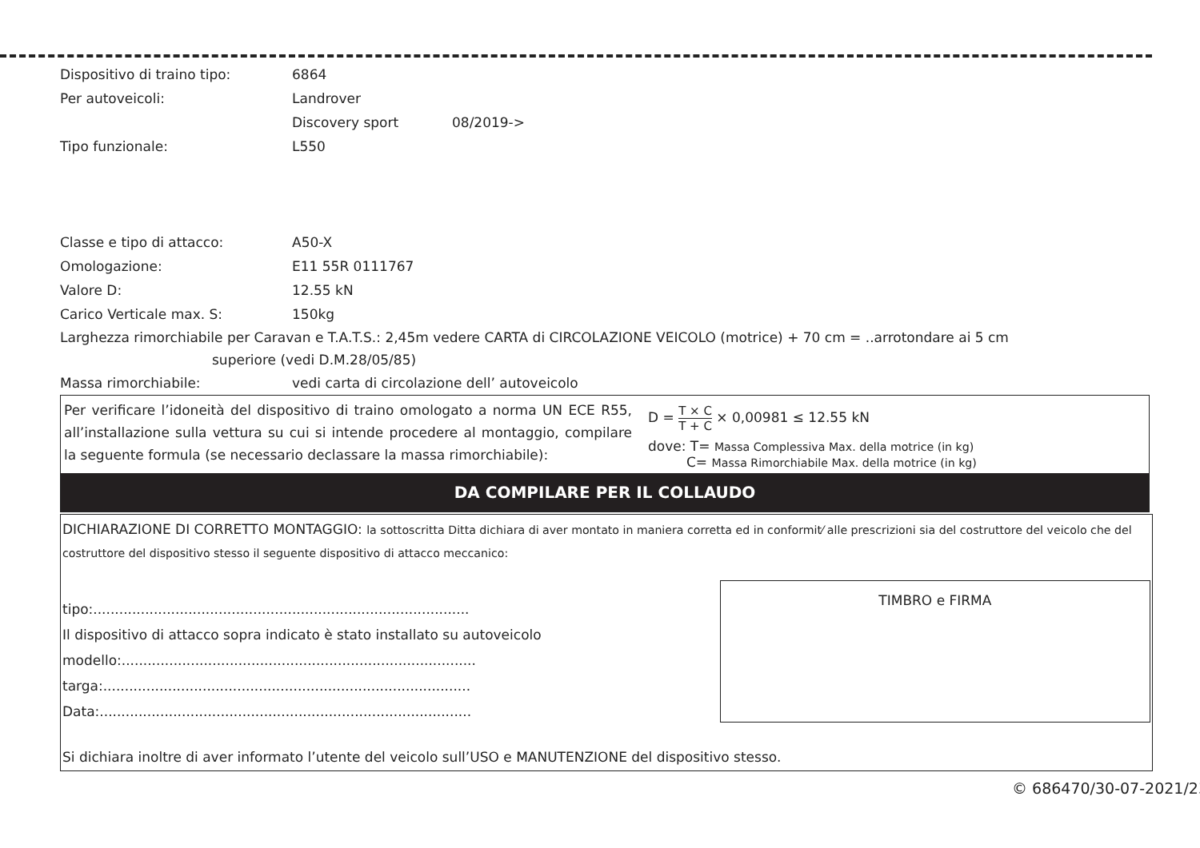Dispositivo di traino tipo: 6864
Per autoveicoli: Landrover
Discovery sport 08/2019->
Tipo funzionale: L550
Classe e tipo di attacco: A50-X
Omologazione: E11 55R 0111767
Valore D: 12.55 kN
Carico Verticale max. S: 150kg
Larghezza rimorchiabile per Caravan e T.A.T.S.: 2,45m vedere CARTA di CIRCOLAZIONE VEICOLO (motrice) + 70 cm = ..arrotondare ai 5 cm
superiore (vedi D.M.28/05/85)
Massa rimorchiabile: vedi carta di circolazione dell’ autoveicolo
Per verificare l’idoneità del dispositivo di traino omologato a norma UN ECE R55, all’installazione sulla vettura su cui si intende procedere al montaggio, compilare la seguente formula (se necessario declassare la massa rimorchiabile):
D = T × C T + C × 0,00981 ≤ 12.55 kN
dove: T= Massa Complessiva Max. della motrice (in kg)
C= Massa Rimorchiabile Max. della motrice (in kg)
DA COMPILARE PER IL COLLAUDO
DICHIARAZIONE DI CORRETTO MONTAGGIO: la sottoscritta Ditta dichiara di aver montato in maniera corretta ed in conformit⁄ alle prescrizioni sia del costruttore del veicolo che del costruttore del dispositivo stesso il seguente dispositivo di attacco meccanico:
tipo:.......................................................................................
Il dispositivo di attacco sopra indicato è stato installato su autoveicolo
modello:..................................................................................
targa:.....................................................................................
Data:......................................................................................
TIMBRO e FIRMA
Si dichiara inoltre di aver informato l’utente del veicolo sull’USO e MANUTENZIONE del dispositivo stesso.
© 686470/30-07-2021/23